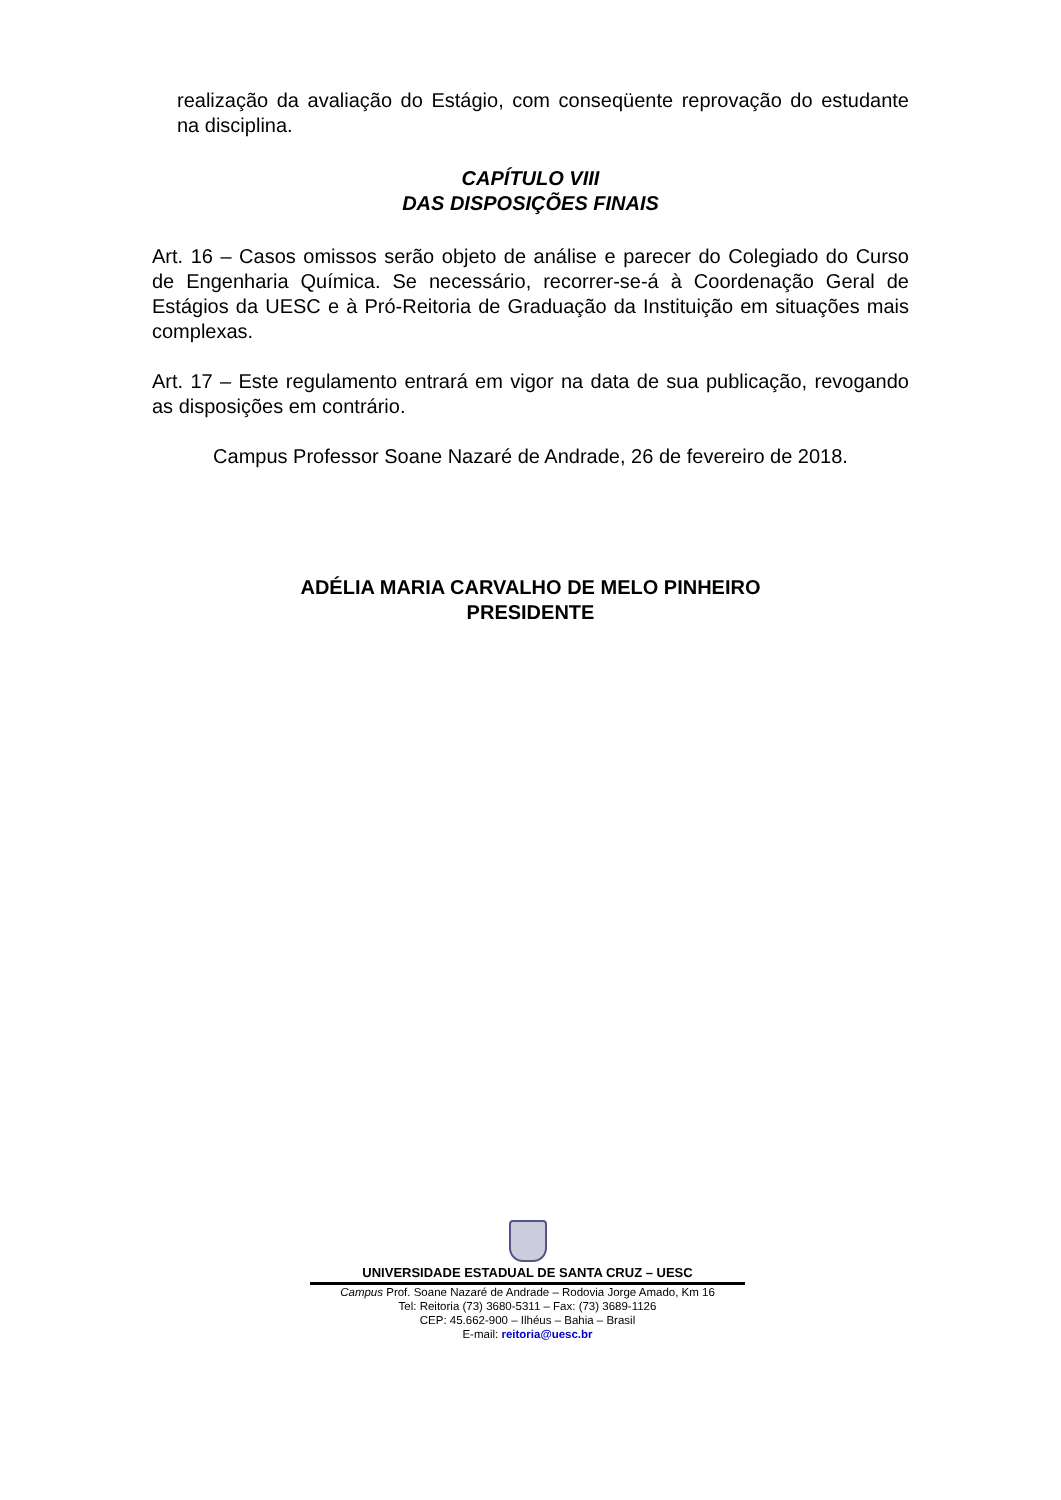realização da avaliação do Estágio, com conseqüente reprovação do estudante na disciplina.
CAPÍTULO VIII
DAS DISPOSIÇÕES FINAIS
Art. 16 – Casos omissos serão objeto de análise e parecer do Colegiado do Curso de Engenharia Química. Se necessário, recorrer-se-á à Coordenação Geral de Estágios da UESC e à Pró-Reitoria de Graduação da Instituição em situações mais complexas.
Art. 17 – Este regulamento entrará em vigor na data de sua publicação, revogando as disposições em contrário.
Campus Professor Soane Nazaré de Andrade, 26 de fevereiro de 2018.
ADÉLIA MARIA CARVALHO DE MELO PINHEIRO
PRESIDENTE
UNIVERSIDADE ESTADUAL DE SANTA CRUZ – UESC
Campus Prof. Soane Nazaré de Andrade – Rodovia Jorge Amado, Km 16
Tel: Reitoria (73) 3680-5311 – Fax: (73) 3689-1126
CEP: 45.662-900 – Ilhéus – Bahia – Brasil
E-mail: reitoria@uesc.br